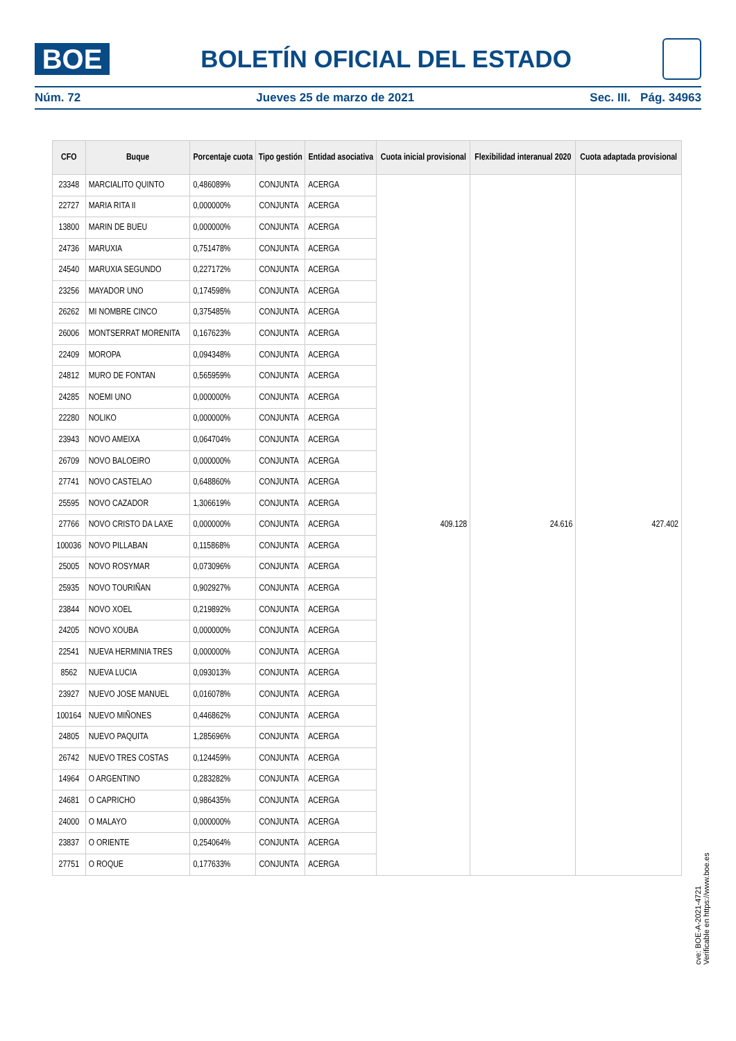BOE
BOLETÍN OFICIAL DEL ESTADO
Núm. 72 Jueves 25 de marzo de 2021 Sec. III. Pág. 34963
| CFO | Buque | Porcentaje cuota | Tipo gestión | Entidad asociativa | Cuota inicial provisional | Flexibilidad interanual 2020 | Cuota adaptada provisional |
| --- | --- | --- | --- | --- | --- | --- | --- |
| 23348 | MARCIALITO QUINTO | 0,486089% | CONJUNTA | ACERGA | 409.128 | 24.616 | 427.402 |
| 22727 | MARIA RITA II | 0,000000% | CONJUNTA | ACERGA | | | |
| 13800 | MARIN DE BUEU | 0,000000% | CONJUNTA | ACERGA | | | |
| 24736 | MARUXIA | 0,751478% | CONJUNTA | ACERGA | | | |
| 24540 | MARUXIA SEGUNDO | 0,227172% | CONJUNTA | ACERGA | | | |
| 23256 | MAYADOR UNO | 0,174598% | CONJUNTA | ACERGA | | | |
| 26262 | MI NOMBRE CINCO | 0,375485% | CONJUNTA | ACERGA | | | |
| 26006 | MONTSERRAT MORENITA | 0,167623% | CONJUNTA | ACERGA | | | |
| 22409 | MOROPA | 0,094348% | CONJUNTA | ACERGA | | | |
| 24812 | MURO DE FONTAN | 0,565959% | CONJUNTA | ACERGA | | | |
| 24285 | NOEMI UNO | 0,000000% | CONJUNTA | ACERGA | | | |
| 22280 | NOLIKO | 0,000000% | CONJUNTA | ACERGA | | | |
| 23943 | NOVO AMEIXA | 0,064704% | CONJUNTA | ACERGA | | | |
| 26709 | NOVO BALOEIRO | 0,000000% | CONJUNTA | ACERGA | | | |
| 27741 | NOVO CASTELAO | 0,648860% | CONJUNTA | ACERGA | | | |
| 25595 | NOVO CAZADOR | 1,306619% | CONJUNTA | ACERGA | | | |
| 27766 | NOVO CRISTO DA LAXE | 0,000000% | CONJUNTA | ACERGA | | | |
| 100036 | NOVO PILLABAN | 0,115868% | CONJUNTA | ACERGA | | | |
| 25005 | NOVO ROSYMAR | 0,073096% | CONJUNTA | ACERGA | | | |
| 25935 | NOVO TOURIÑAN | 0,902927% | CONJUNTA | ACERGA | | | |
| 23844 | NOVO XOEL | 0,219892% | CONJUNTA | ACERGA | | | |
| 24205 | NOVO XOUBA | 0,000000% | CONJUNTA | ACERGA | | | |
| 22541 | NUEVA HERMINIA TRES | 0,000000% | CONJUNTA | ACERGA | | | |
| 8562 | NUEVA LUCIA | 0,093013% | CONJUNTA | ACERGA | | | |
| 23927 | NUEVO JOSE MANUEL | 0,016078% | CONJUNTA | ACERGA | | | |
| 100164 | NUEVO MIÑONES | 0,446862% | CONJUNTA | ACERGA | | | |
| 24805 | NUEVO PAQUITA | 1,285696% | CONJUNTA | ACERGA | | | |
| 26742 | NUEVO TRES COSTAS | 0,124459% | CONJUNTA | ACERGA | | | |
| 14964 | O ARGENTINO | 0,283282% | CONJUNTA | ACERGA | | | |
| 24681 | O CAPRICHO | 0,986435% | CONJUNTA | ACERGA | | | |
| 24000 | O MALAYO | 0,000000% | CONJUNTA | ACERGA | | | |
| 23837 | O ORIENTE | 0,254064% | CONJUNTA | ACERGA | | | |
| 27751 | O ROQUE | 0,177633% | CONJUNTA | ACERGA | | | |
cve: BOE-A-2021-4721
Verificable en https://www.boe.es